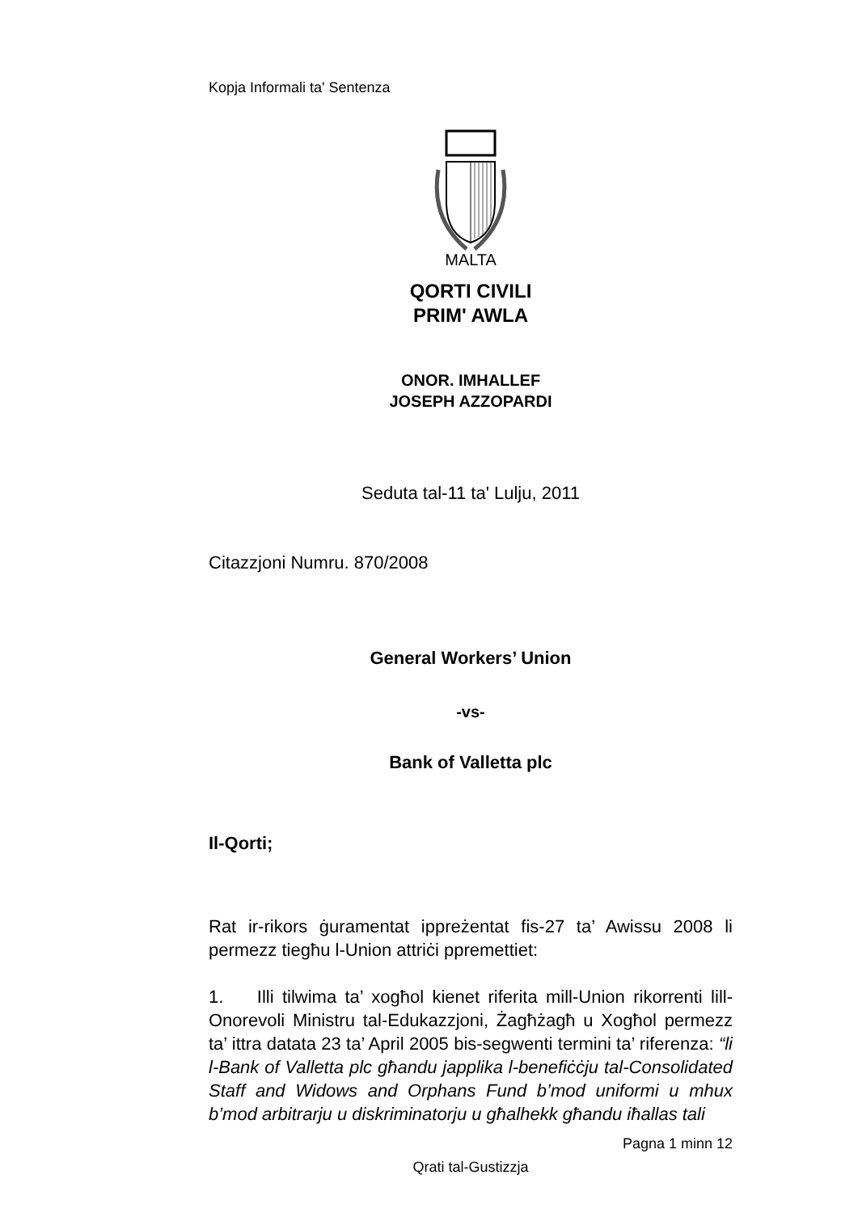Kopja Informali ta' Sentenza
MALTA
QORTI CIVILI
PRIM' AWLA
ONOR. IMHALLEF
JOSEPH AZZOPARDI
Seduta tal-11 ta' Lulju, 2011
Citazzjoni Numru. 870/2008
General Workers’ Union
-vs-
Bank of Valletta plc
Il-Qorti;
Rat ir-rikors ġuramentat ippreżentat fis-27 ta’ Awissu 2008 li permezz tiegħu l-Union attriċi ppremettiet:
1. Illi tilwima ta’ xogħol kienet riferita mill-Union rikorrenti lill-Onorevoli Ministru tal-Edukazzjoni, Żagħżagħ u Xogħol permezz ta’ ittra datata 23 ta’ April 2005 bis-segwenti termini ta’ riferenza: “li l-Bank of Valletta plc għandu japplika l-benefiċċju tal-Consolidated Staff and Widows and Orphans Fund b’mod uniformi u mhux b’mod arbitrarju u diskriminatorju u għalhekk għandu iħallas tali
Pagna 1 minn 12
Qrati tal-Gustizzja